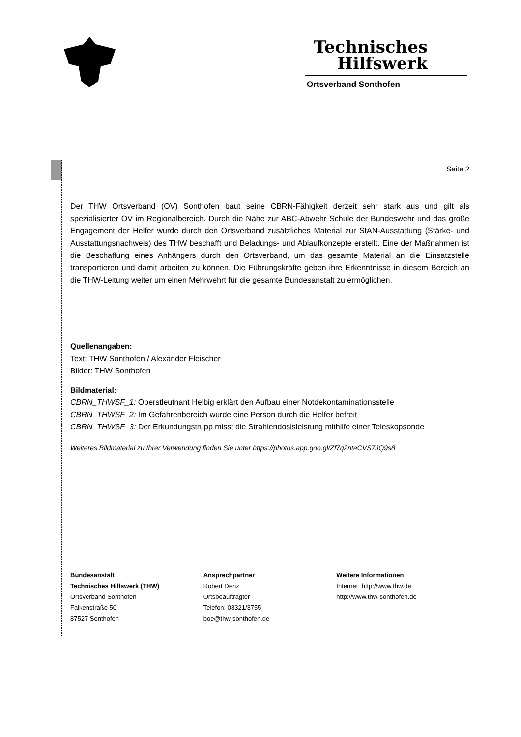Technisches
Hilfswerk
Ortsverband Sonthofen
Seite 2
Der THW Ortsverband (OV) Sonthofen baut seine CBRN-Fähigkeit derzeit sehr stark aus und gilt als spezialisierter OV im Regionalbereich. Durch die Nähe zur ABC-Abwehr Schule der Bundeswehr und das große Engagement der Helfer wurde durch den Ortsverband zusätzliches Material zur StAN-Ausstattung (Stärke- und Ausstattungsnachweis) des THW beschafft und Beladungs- und Ablaufkonzepte erstellt. Eine der Maßnahmen ist die Beschaffung eines Anhängers durch den Ortsverband, um das gesamte Material an die Einsatzstelle transportieren und damit arbeiten zu können. Die Führungskräfte geben ihre Erkenntnisse in diesem Bereich an die THW-Leitung weiter um einen Mehrwehrt für die gesamte Bundesanstalt zu ermöglichen.
Quellenangaben:
Text: THW Sonthofen / Alexander Fleischer
Bilder: THW Sonthofen
Bildmaterial:
CBRN_THWSF_1: Oberstleutnant Helbig erklärt den Aufbau einer Notdekontaminationsstelle
CBRN_THWSF_2: Im Gefahrenbereich wurde eine Person durch die Helfer befreit
CBRN_THWSF_3: Der Erkundungstrupp misst die Strahlendosisleistung mithilfe einer Teleskopsonde
Weiteres Bildmaterial zu Ihrer Verwendung finden Sie unter https://photos.app.goo.gl/Zf7q2nteCVS7JQ9s8
Bundesanstalt
Technisches Hilfswerk (THW)
Ortsverband Sonthofen
Falkenstraße 50
87527 Sonthofen
Ansprechpartner
Robert Denz
Ortsbeauftragter
Telefon: 08321/3755
boe@thw-sonthofen.de
Weitere Informationen
Internet: http://www.thw.de
http://www.thw-sonthofen.de